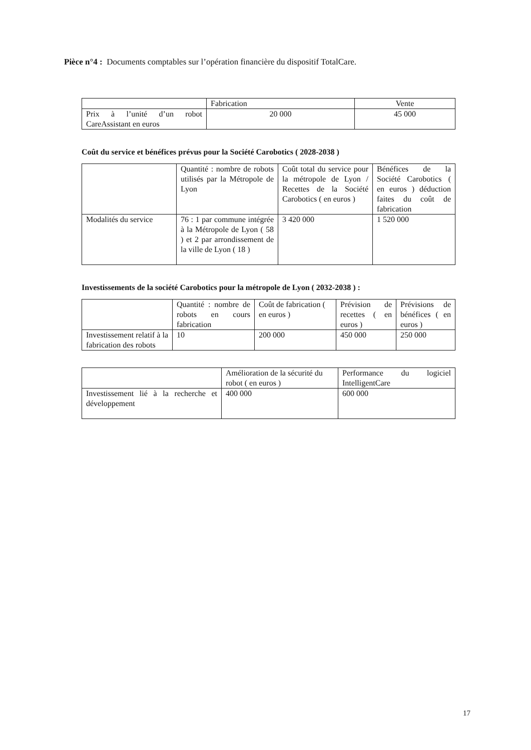Pièce n°4 : Documents comptables sur l’opération financière du dispositif TotalCare.
| | Fabrication | Vente |
| --- | --- | --- |
| Prix à l’unité d’un robot CareAssistant en euros | 20 000 | 45 000 |
Coût du service et bénéfices prévus pour la Société Carobotics ( 2028-2038 )
| | Quantité : nombre de robots utilisés par la Métropole de Lyon | Coût total du service pour la métropole de Lyon / Recettes de la Société Carobotics ( en euros ) | Bénéfices de la Société Carobotics ( en euros ) déduction faites du coût de fabrication |
| --- | --- | --- | --- |
| Modalités du service | 76 : 1 par commune intégrée à la Métropole de Lyon ( 58 ) et 2 par arrondissement de la ville de Lyon ( 18 ) | 3 420 000 | 1 520 000 |
Investissements de la société Carobotics pour la métropole de Lyon ( 2032-2038 ) :
| | Quantité : nombre de robots en cours fabrication | Coût de fabrication ( en euros ) | Prévision de recettes ( en euros ) | Prévisions de bénéfices ( en euros ) |
| --- | --- | --- | --- | --- |
| Investissement relatif à la fabrication des robots | 10 | 200 000 | 450 000 | 250 000 |
| | Amélioration de la sécurité du robot ( en euros ) | Performance du logiciel IntelligentCare |
| --- | --- | --- |
| Investissement lié à la recherche et développement | 400 000 | 600 000 |
17